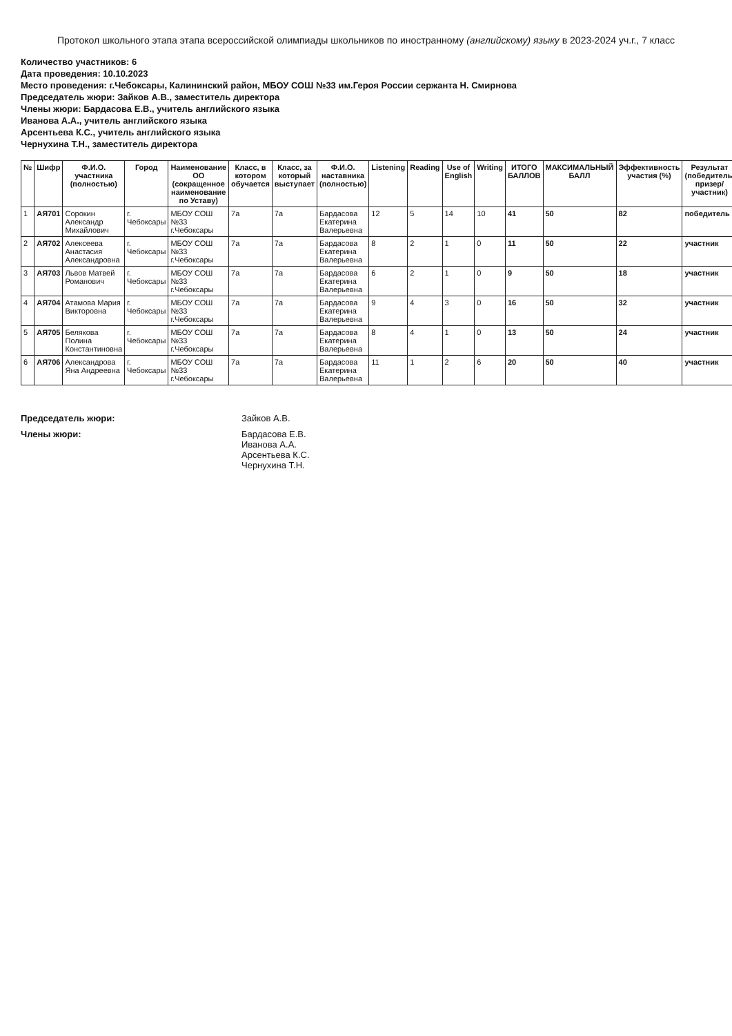Протокол школьного этапа этапа всероссийской олимпиады школьников по иностранному (английскому) языку в 2023-2024 уч.г., 7 класс
Количество участников: 6
Дата проведения: 10.10.2023
Место проведения: г.Чебоксары, Калининский район, МБОУ СОШ №33 им.Героя России сержанта Н. Смирнова
Председатель жюри: Зайков А.В., заместитель директора
Члены жюри: Бардасова Е.В., учитель английского языка
Иванова А.А., учитель английского языка
Арсентьева К.С., учитель английского языка
Чернухина Т.Н., заместитель директора
| № | Шифр | Ф.И.О. участника (полностью) | Город | Наименование ОО (сокращенное наименование по Уставу) | Класс, в котором обучается | Класс, за который выступает | Ф.И.О. наставника (полностью) | Listening | Reading | Use of English | Writing | ИТОГО БАЛЛОВ | МАКСИМАЛЬНЫЙ БАЛЛ | Эффективность участия (%) | Результат (победитель/призер/участник) |
| --- | --- | --- | --- | --- | --- | --- | --- | --- | --- | --- | --- | --- | --- | --- | --- |
| 1 | АЯ701 | Сорокин Александр Михайлович | г. Чебоксары | МБОУ СОШ №33 г.Чебоксары | 7а | 7а | Бардасова Екатерина Валерьевна | 12 | 5 | 14 | 10 | 41 | 50 | 82 | победитель |
| 2 | АЯ702 | Алексеева Анастасия Александровна | г. Чебоксары | МБОУ СОШ №33 г.Чебоксары | 7а | 7а | Бардасова Екатерина Валерьевна | 8 | 2 | 1 | 0 | 11 | 50 | 22 | участник |
| 3 | АЯ703 | Львов Матвей Романович | г. Чебоксары | МБОУ СОШ №33 г.Чебоксары | 7а | 7а | Бардасова Екатерина Валерьевна | 6 | 2 | 1 | 0 | 9 | 50 | 18 | участник |
| 4 | АЯ704 | Атамова Мария Викторовна | г. Чебоксары | МБОУ СОШ №33 г.Чебоксары | 7а | 7а | Бардасова Екатерина Валерьевна | 9 | 4 | 3 | 0 | 16 | 50 | 32 | участник |
| 5 | АЯ705 | Белякова Полина Константиновна | г. Чебоксары | МБОУ СОШ №33 г.Чебоксары | 7а | 7а | Бардасова Екатерина Валерьевна | 8 | 4 | 1 | 0 | 13 | 50 | 24 | участник |
| 6 | АЯ706 | Александрова Яна Андреевна | г. Чебоксары | МБОУ СОШ №33 г.Чебоксары | 7а | 7а | Бардасова Екатерина Валерьевна | 11 | 1 | 2 | 6 | 20 | 50 | 40 | участник |
Председатель жюри: Зайков А.В.
Члены жюри: Бардасова Е.В.
Иванова А.А.
Арсентьева К.С.
Чернухина Т.Н.